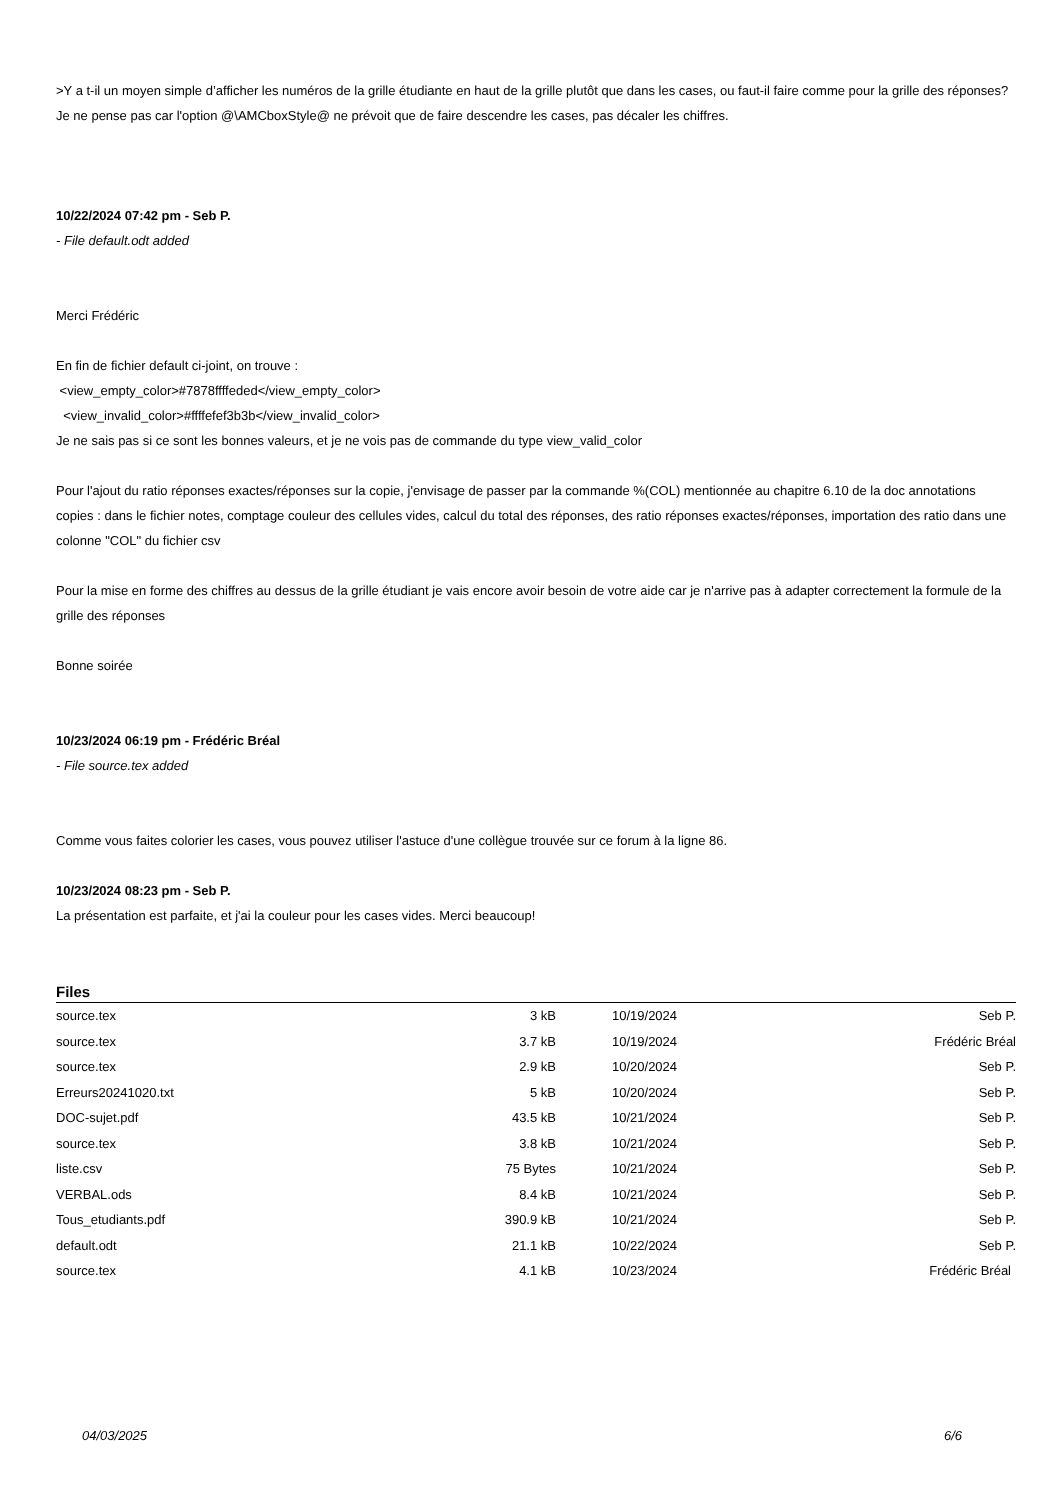>Y a t-il un moyen simple d’afficher les numéros de la grille étudiante en haut de la grille plutôt que dans les cases, ou faut-il faire comme pour la grille des réponses?
Je ne pense pas car l'option @\AMCboxStyle@ ne prévoit que de faire descendre les cases, pas décaler les chiffres.
10/22/2024 07:42 pm - Seb P.
- File default.odt added
Merci Frédéric
En fin de fichier default ci-joint, on trouve :
<view_empty_color>#7878ffffeded</view_empty_color>
<view_invalid_color>#ffffefef3b3b</view_invalid_color>
Je ne sais pas si ce sont les bonnes valeurs, et je ne vois pas de commande du type view_valid_color
Pour l'ajout du ratio réponses exactes/réponses sur la copie, j'envisage de passer par la commande %(COL) mentionnée au chapitre 6.10 de la doc annotations copies : dans le fichier notes, comptage couleur des cellules vides, calcul du total des réponses, des ratio réponses exactes/réponses, importation des ratio dans une colonne "COL" du fichier csv
Pour la mise en forme des chiffres au dessus de la grille étudiant je vais encore avoir besoin de votre aide car je n'arrive pas à adapter correctement la formule de la grille des réponses
Bonne soirée
10/23/2024 06:19 pm - Frédéric Bréal
- File source.tex added
Comme vous faites colorier les cases, vous pouvez utiliser l'astuce d'une collègue trouvée sur ce forum à la ligne 86.
10/23/2024 08:23 pm - Seb P.
La présentation est parfaite, et j'ai la couleur pour les cases vides. Merci beaucoup!
Files
| source.tex | 3 kB | 10/19/2024 | Seb P. |
| source.tex | 3.7 kB | 10/19/2024 | Frédéric Bréal |
| source.tex | 2.9 kB | 10/20/2024 | Seb P. |
| Erreurs20241020.txt | 5 kB | 10/20/2024 | Seb P. |
| DOC-sujet.pdf | 43.5 kB | 10/21/2024 | Seb P. |
| source.tex | 3.8 kB | 10/21/2024 | Seb P. |
| liste.csv | 75 Bytes | 10/21/2024 | Seb P. |
| VERBAL.ods | 8.4 kB | 10/21/2024 | Seb P. |
| Tous_etudiants.pdf | 390.9 kB | 10/21/2024 | Seb P. |
| default.odt | 21.1 kB | 10/22/2024 | Seb P. |
| source.tex | 4.1 kB | 10/23/2024 | Frédéric Bréal |
04/03/2025 6/6